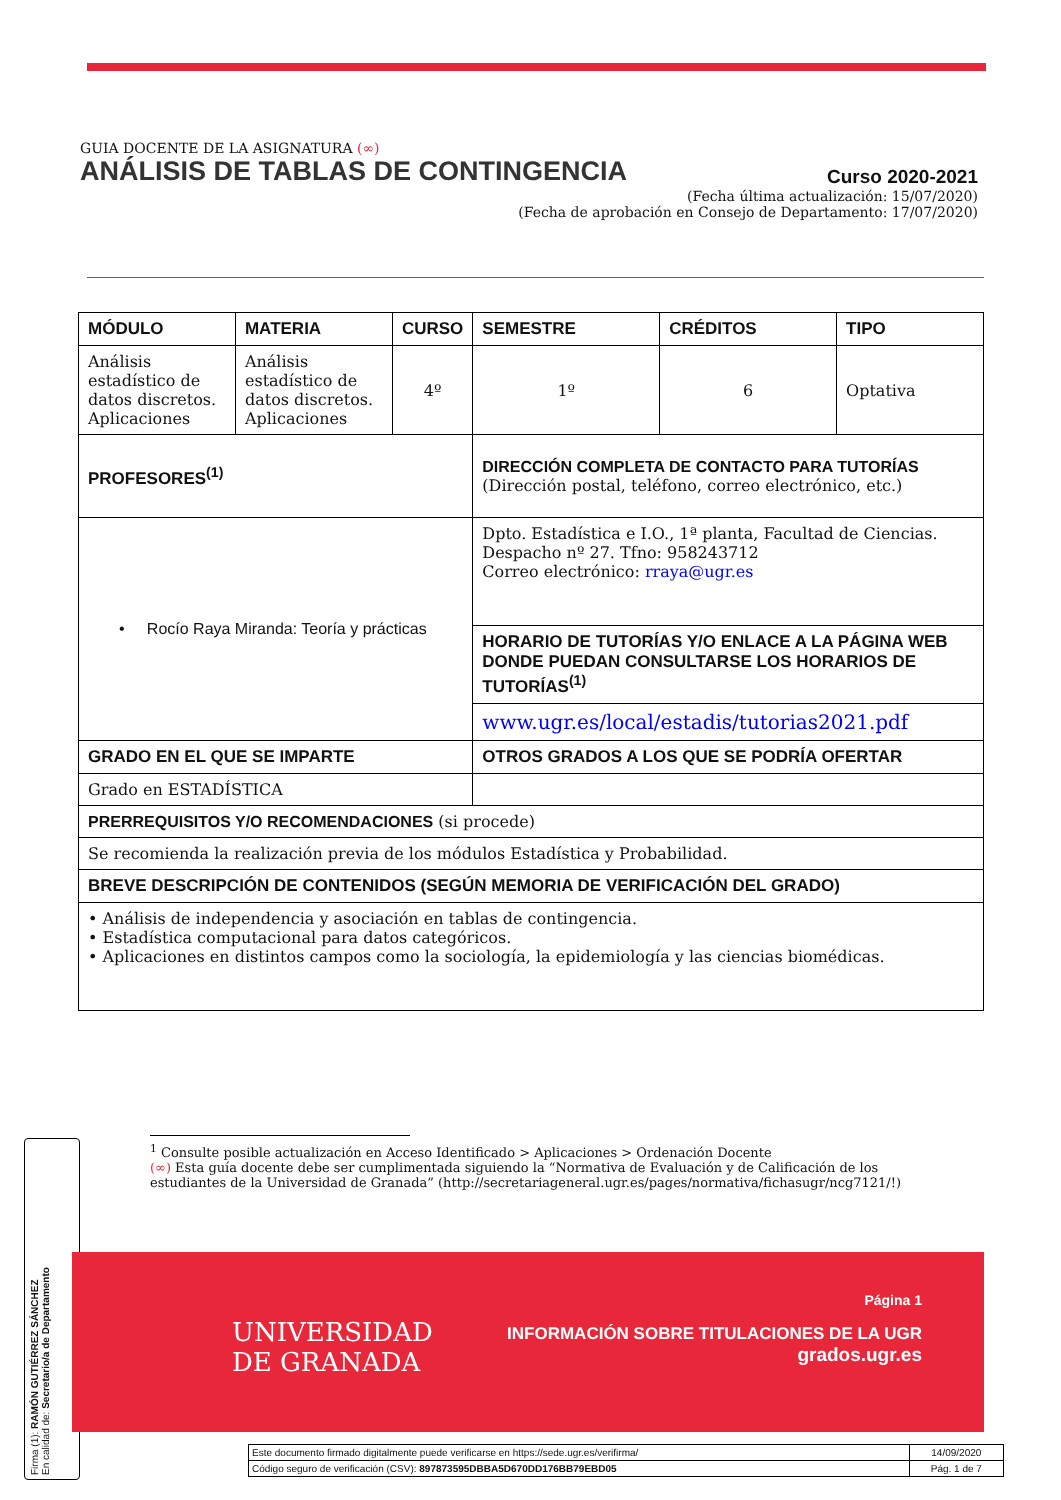GUIA DOCENTE DE LA ASIGNATURA (∞)
ANÁLISIS DE TABLAS DE CONTINGENCIA Curso 2020-2021
(Fecha última actualización: 15/07/2020)
(Fecha de aprobación en Consejo de Departamento: 17/07/2020)
| MÓDULO | MATERIA | CURSO | SEMESTRE | CRÉDITOS | TIPO |
| --- | --- | --- | --- | --- | --- |
| Análisis estadístico de datos discretos. Aplicaciones | Análisis estadístico de datos discretos. Aplicaciones | 4º | 1º | 6 | Optativa |
| PROFESORES<sup>(1)</sup> | | | DIRECCIÓN COMPLETA DE CONTACTO PARA TUTORÍAS (Dirección postal, teléfono, correo electrónico, etc.) | | |
| • Rocío Raya Miranda: Teoría y prácticas | | | Dpto. Estadística e I.O., 1ª planta, Facultad de Ciencias. Despacho nº 27. Tfno: 958243712 Correo electrónico: rraya@ugr.es | | |
| | | | HORARIO DE TUTORÍAS Y/O ENLACE A LA PÁGINA WEB DONDE PUEDAN CONSULTARSE LOS HORARIOS DE TUTORÍAS<sup>(1)</sup> | | |
| | | | www.ugr.es/local/estadis/tutorias2021.pdf | | |
| GRADO EN EL QUE SE IMPARTE | | | OTROS GRADOS A LOS QUE SE PODRÍA OFERTAR | | |
| Grado en ESTADÍSTICA | | | | | |
| PRERREQUISITOS Y/O RECOMENDACIONES (si procede) | | | | | |
| Se recomienda la realización previa de los módulos Estadística y Probabilidad. | | | | | |
| BREVE DESCRIPCIÓN DE CONTENIDOS (SEGÚN MEMORIA DE VERIFICACIÓN DEL GRADO) | | | | | |
| • Análisis de independencia y asociación en tablas de contingencia. • Estadística computacional para datos categóricos. • Aplicaciones en distintos campos como la sociología, la epidemiología y las ciencias biomédicas. | | | | | |
<sup>1</sup> Consulte posible actualización en Acceso Identificado > Aplicaciones > Ordenación Docente
(∞) Esta guía docente debe ser cumplimentada siguiendo la “Normativa de Evaluación y de Calificación de los estudiantes de la Universidad de Granada” (http://secretariageneral.ugr.es/pages/normativa/fichasugr/ncg7121/!)
Firma (1): RAMÓN GUTIÉRREZ SÁNCHEZ
En calidad de: Secretario/a de Departamento
UNIVERSIDAD
DE GRANADA
Página 1
INFORMACIÓN SOBRE TITULACIONES DE LA UGR
grados.ugr.es
| Este documento firmado digitalmente puede verificarse en https://sede.ugr.es/verifirma/ | 14/09/2020 |
| Código seguro de verificación (CSV): 897873595DBBA5D670DD176BB79EBD05 | Pág. 1 de 7 |